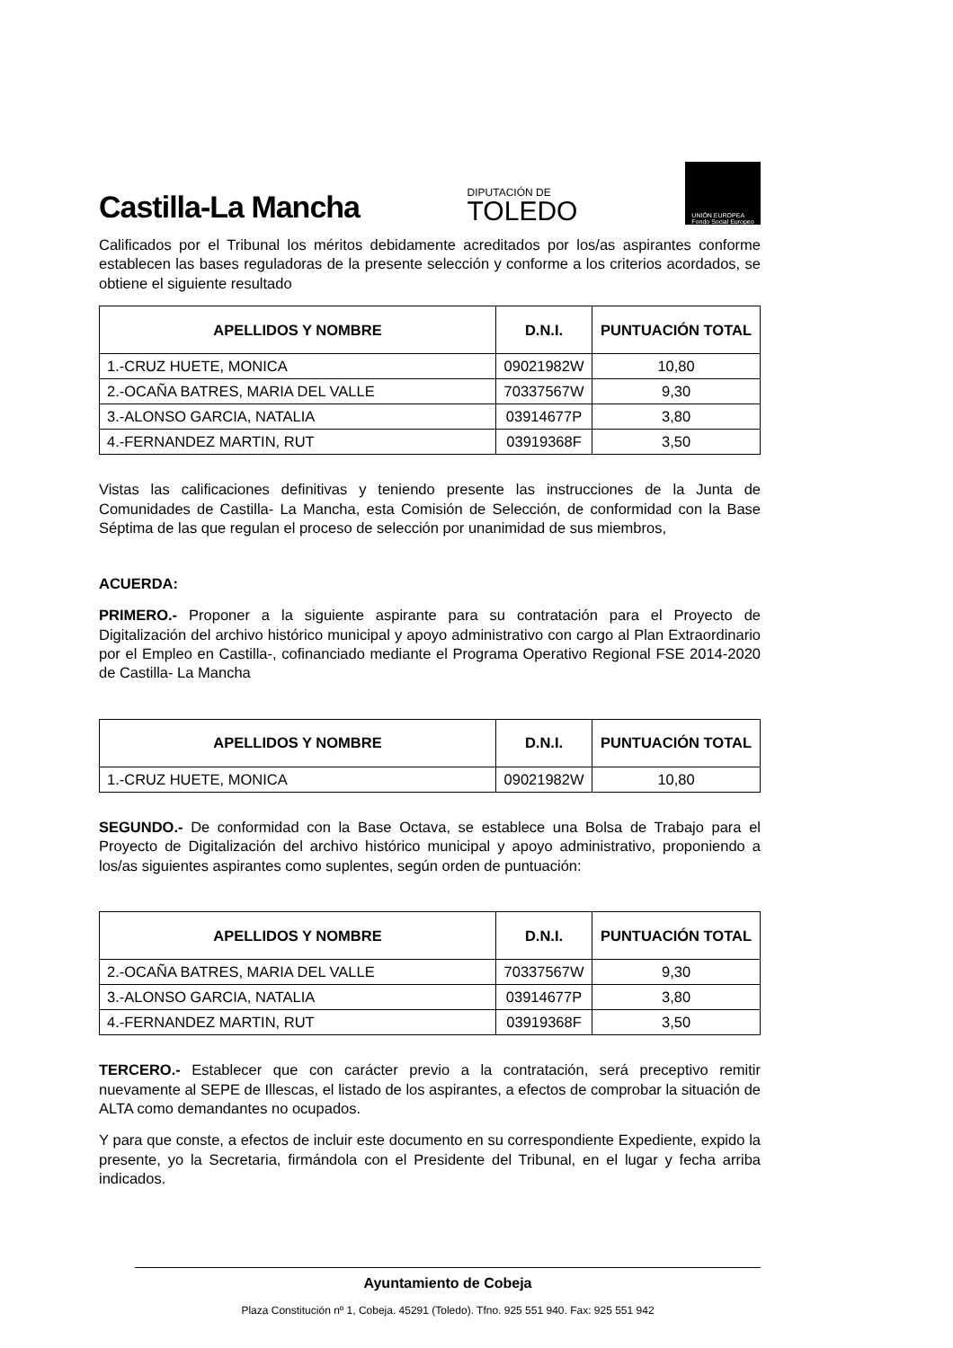Castilla-La Mancha
DIPUTACIÓN DE
TOLEDO
UNIÓN EUROPEA
Fondo Social Europeo
Calificados por el Tribunal los méritos debidamente acreditados por los/as aspirantes conforme establecen las bases reguladoras de la presente selección y conforme a los criterios acordados, se obtiene el siguiente resultado
| APELLIDOS Y NOMBRE | D.N.I. | PUNTUACIÓN TOTAL |
| --- | --- | --- |
| 1.-CRUZ HUETE, MONICA | 09021982W | 10,80 |
| 2.-OCAÑA BATRES, MARIA DEL VALLE | 70337567W | 9,30 |
| 3.-ALONSO GARCIA, NATALIA | 03914677P | 3,80 |
| 4.-FERNANDEZ MARTIN, RUT | 03919368F | 3,50 |
Vistas las calificaciones definitivas y teniendo presente las instrucciones de la Junta de Comunidades de Castilla- La Mancha, esta Comisión de Selección, de conformidad con la Base Séptima de las que regulan el proceso de selección por unanimidad de sus miembros,
ACUERDA:
PRIMERO.- Proponer a la siguiente aspirante para su contratación para el Proyecto de Digitalización del archivo histórico municipal y apoyo administrativo con cargo al Plan Extraordinario por el Empleo en Castilla-, cofinanciado mediante el Programa Operativo Regional FSE 2014-2020 de Castilla- La Mancha
| APELLIDOS Y NOMBRE | D.N.I. | PUNTUACIÓN TOTAL |
| --- | --- | --- |
| 1.-CRUZ HUETE, MONICA | 09021982W | 10,80 |
SEGUNDO.- De conformidad con la Base Octava, se establece una Bolsa de Trabajo para el Proyecto de Digitalización del archivo histórico municipal y apoyo administrativo, proponiendo a los/as siguientes aspirantes como suplentes, según orden de puntuación:
| APELLIDOS Y NOMBRE | D.N.I. | PUNTUACIÓN TOTAL |
| --- | --- | --- |
| 2.-OCAÑA BATRES, MARIA DEL VALLE | 70337567W | 9,30 |
| 3.-ALONSO GARCIA, NATALIA | 03914677P | 3,80 |
| 4.-FERNANDEZ MARTIN, RUT | 03919368F | 3,50 |
TERCERO.- Establecer que con carácter previo a la contratación, será preceptivo remitir nuevamente al SEPE de Illescas, el listado de los aspirantes, a efectos de comprobar la situación de ALTA como demandantes no ocupados.
Y para que conste, a efectos de incluir este documento en su correspondiente Expediente, expido la presente, yo la Secretaria, firmándola con el Presidente del Tribunal, en el lugar y fecha arriba indicados.
Ayuntamiento de Cobeja
Plaza Constitución nº 1, Cobeja. 45291 (Toledo). Tfno. 925 551 940. Fax: 925 551 942